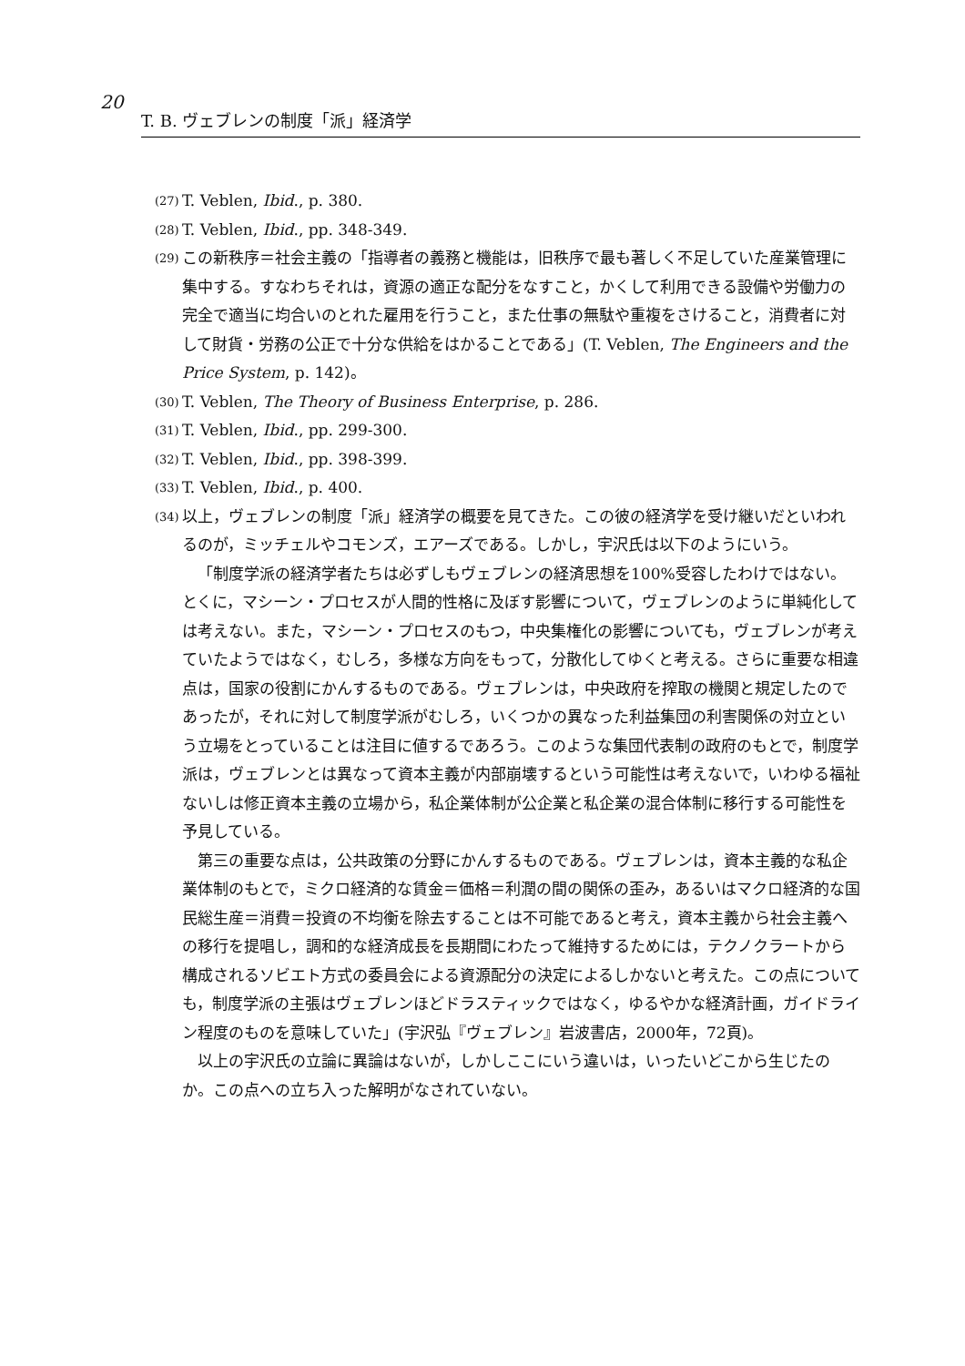20
T. B. ヴェブレンの制度「派」経済学
(27) T. Veblen, Ibid., p. 380.
(28) T. Veblen, Ibid., pp. 348-349.
(29) この新秩序＝社会主義の「指導者の義務と機能は，旧秩序で最も著しく不足していた産業管理に集中する。すなわちそれは，資源の適正な配分をなすこと，かくして利用できる設備や労働力の完全で適当に均合いのとれた雇用を行うこと，また仕事の無駄や重複をさけること，消費者に対して財貨・労務の公正で十分な供給をはかることである」(T. Veblen, The Engineers and the Price System, p. 142)。
(30) T. Veblen, The Theory of Business Enterprise, p. 286.
(31) T. Veblen, Ibid., pp. 299-300.
(32) T. Veblen, Ibid., pp. 398-399.
(33) T. Veblen, Ibid., p. 400.
(34) 以上，ヴェブレンの制度「派」経済学の概要を見てきた。この彼の経済学を受け継いだといわれるのが，ミッチェルやコモンズ，エアーズである。しかし，宇沢氏は以下のようにいう。
「制度学派の経済学者たちは必ずしもヴェブレンの経済思想を100%受容したわけではない。とくに，マシーン・プロセスが人間的性格に及ぼす影響について，ヴェブレンのように単純化しては考えない。また，マシーン・プロセスのもつ，中央集権化の影響についても，ヴェブレンが考えていたようではなく，むしろ，多様な方向をもって，分散化してゆくと考える。さらに重要な相違点は，国家の役割にかんするものである。ヴェブレンは，中央政府を搾取の機関と規定したのであったが，それに対して制度学派がむしろ，いくつかの異なった利益集団の利害関係の対立という立場をとっていることは注目に値するであろう。このような集団代表制の政府のもとで，制度学派は，ヴェブレンとは異なって資本主義が内部崩壊するという可能性は考えないで，いわゆる福祉ないしは修正資本主義の立場から，私企業体制が公企業と私企業の混合体制に移行する可能性を予見している。
第三の重要な点は，公共政策の分野にかんするものである。ヴェブレンは，資本主義的な私企業体制のもとで，ミクロ経済的な賃金＝価格＝利潤の間の関係の歪み，あるいはマクロ経済的な国民総生産＝消費＝投資の不均衡を除去することは不可能であると考え，資本主義から社会主義への移行を提唱し，調和的な経済成長を長期間にわたって維持するためには，テクノクラートから構成されるソビエト方式の委員会による資源配分の決定によるしかないと考えた。この点についても，制度学派の主張はヴェブレンほどドラスティックではなく，ゆるやかな経済計画，ガイドライン程度のものを意味していた」(宇沢弘『ヴェブレン』岩波書店，2000年，72頁)。
以上の宇沢氏の立論に異論はないが，しかしここにいう違いは，いったいどこから生じたのか。この点への立ち入った解明がなされていない。